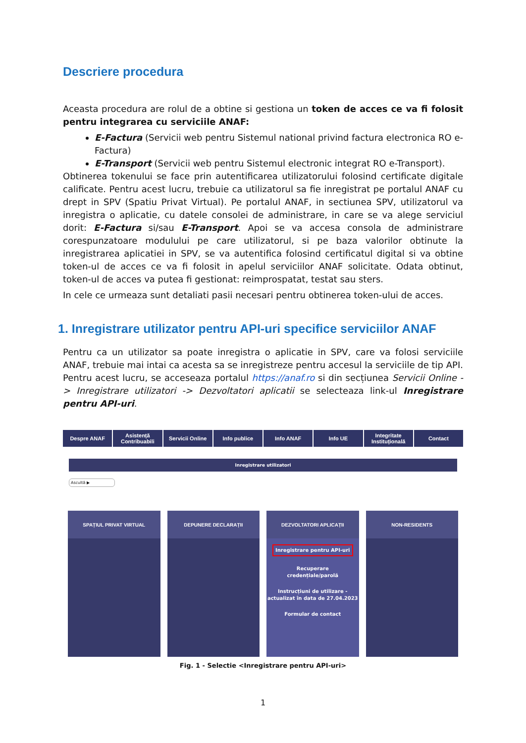Descriere procedura
Aceasta procedura are rolul de a obtine si gestiona un token de acces ce va fi folosit pentru integrarea cu serviciile ANAF:
E-Factura (Servicii web pentru Sistemul national privind factura electronica RO e-Factura)
E-Transport (Servicii web pentru Sistemul electronic integrat RO e-Transport).
Obtinerea tokenului se face prin autentificarea utilizatorului folosind certificate digitale calificate. Pentru acest lucru, trebuie ca utilizatorul sa fie inregistrat pe portalul ANAF cu drept in SPV (Spatiu Privat Virtual). Pe portalul ANAF, in sectiunea SPV, utilizatorul va inregistra o aplicatie, cu datele consolei de administrare, in care se va alege serviciul dorit: E-Factura si/sau E-Transport. Apoi se va accesa consola de administrare corespunzatoare modulului pe care utilizatorul, si pe baza valorilor obtinute la inregistrarea aplicatiei in SPV, se va autentifica folosind certificatul digital si va obtine token-ul de acces ce va fi folosit in apelul serviciilor ANAF solicitate. Odata obtinut, token-ul de acces va putea fi gestionat: reimprospatat, testat sau sters.
In cele ce urmeaza sunt detaliati pasii necesari pentru obtinerea token-ului de acces.
1. Inregistrare utilizator pentru API-uri specifice serviciilor ANAF
Pentru ca un utilizator sa poate inregistra o aplicatie in SPV, care va folosi serviciile ANAF, trebuie mai intai ca acesta sa se inregistreze pentru accesul la serviciile de tip API. Pentru acest lucru, se acceseaza portalul https://anaf.ro si din secțiunea Servicii Online -> Inregistrare utilizatori -> Dezvoltatori aplicatii se selecteaza link-ul Inregistrare pentru API-uri.
Despre ANAF Asistență Contribuabili Servicii Online Info publice Info ANAF Info UE Integritate Instituțională Contact
Inregistrare utilizatori
Ascultă ▶
SPAȚIUL PRIVAT VIRTUAL DEPUNERE DECLARAȚII DEZVOLTATORI APLICAȚII
Inregistrare pentru API-uri
Recuperare
credențiale/parolă
Instrucțiuni de utilizare - actualizat în data de 27.04.2023
Formular de contact
NON-RESIDENTS
Fig. 1 - Selectie <Inregistrare pentru API-uri>
1